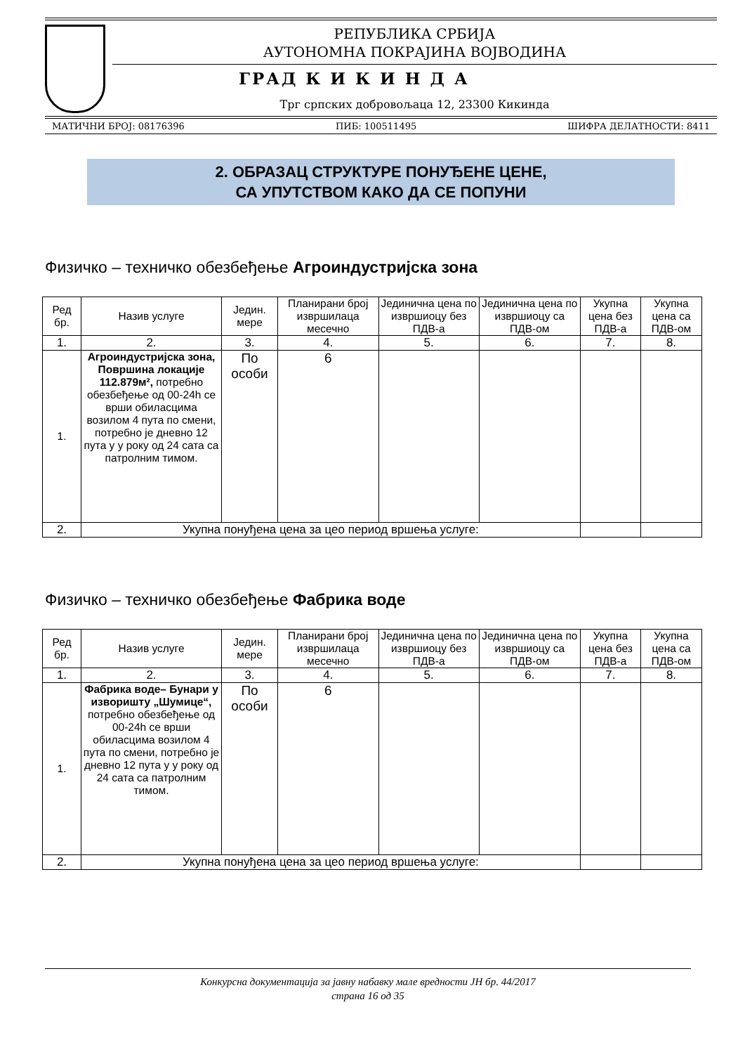РЕПУБЛИКА СРБИЈА
АУТОНОМНА ПОКРАЈИНА ВОЈВОДИНА
ГРАД К И К И Н Д А
Трг српских добровољаца 12, 23300 Кикинда
МАТИЧНИ БРОЈ: 08176396 ПИБ: 100511495 ШИФРА ДЕЛАТНОСТИ: 8411
2. ОБРАЗАЦ СТРУКТУРЕ ПОНУЂЕНЕ ЦЕНЕ,
СА УПУТСТВОМ КАКО ДА СЕ ПОПУНИ
Физичко – техничко обезбеђење Агроиндустријска зона
| Ред бр. | Назив услуге | Једин. мере | Планирани број извршилаца месечно | Јединична цена по извршиоцу без ПДВ-а | Јединична цена по извршиоцу са ПДВ-ом | Укупна цена без ПДВ-а | Укупна цена са ПДВ-ом |
| --- | --- | --- | --- | --- | --- | --- | --- |
| 1. | 2. | 3. | 4. | 5. | 6. | 7. | 8. |
| 1. | Агроиндустријска зона, Површина локације 112.879м², потребно обезбеђење од 00-24h се врши обиласцима возилом 4 пута по смени, потребно је дневно 12 пута у у року од 24 сата са патролним тимом. | По особи | 6 | | | | |
| 2. | Укупна понуђена цена за цео период вршења услуге: | | | | | | |
Физичко – техничко обезбеђење Фабрика воде
| Ред бр. | Назив услуге | Једин. мере | Планирани број извршилаца месечно | Јединична цена по извршиоцу без ПДВ-а | Јединична цена по извршиоцу са ПДВ-ом | Укупна цена без ПДВ-а | Укупна цена са ПДВ-ом |
| --- | --- | --- | --- | --- | --- | --- | --- |
| 1. | 2. | 3. | 4. | 5. | 6. | 7. | 8. |
| 1. | Фабрика воде– Бунари у изворишту „Шумице“, потребно обезбеђење од 00-24h се врши обиласцима возилом 4 пута по смени, потребно је дневно 12 пута у у року од 24 сата са патролним тимом. | По особи | 6 | | | | |
| 2. | Укупна понуђена цена за цео период вршења услуге: | | | | | | |
Конкурсна документација за јавну набавку мале вредности ЈН бр. 44/2017
страна 16 од 35